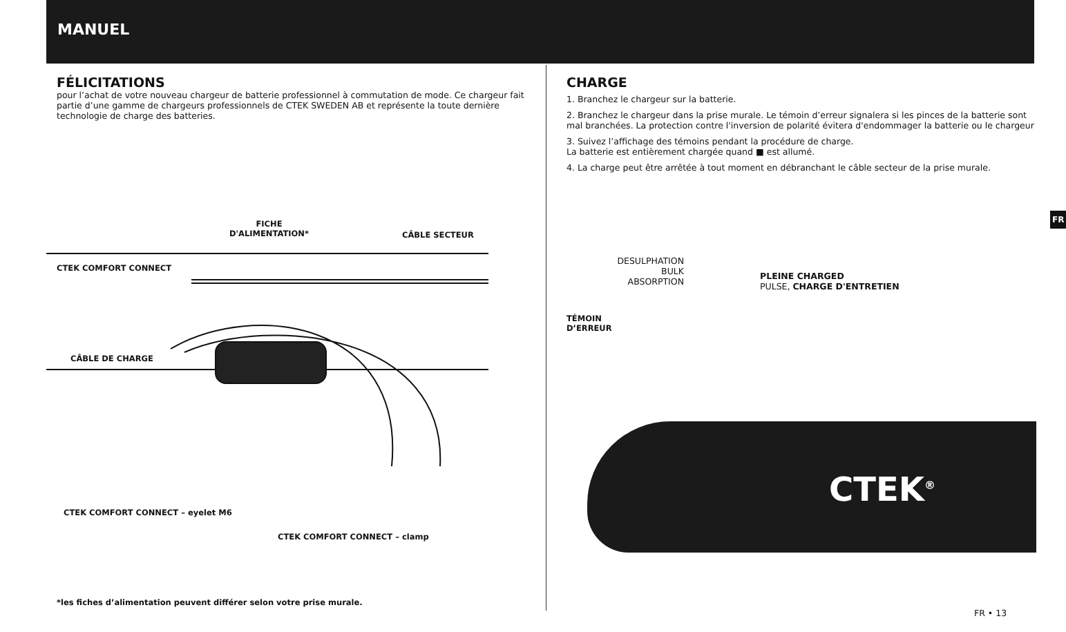MANUEL
FÉLICITATIONS
pour l’achat de votre nouveau chargeur de batterie professionnel à commutation de mode. Ce chargeur fait partie d’une gamme de chargeurs professionnels de CTEK SWEDEN AB et représente la toute dernière technologie de charge des batteries.
CTEK COMFORT CONNECT
FICHE
D'ALIMENTATION*
CÂBLE SECTEUR
CÂBLE DE CHARGE
CTEK COMFORT CONNECT – eyelet M6
CTEK COMFORT CONNECT – clamp
*les fiches d’alimentation peuvent différer selon votre prise murale.
CHARGE
1. Branchez le chargeur sur la batterie.
2. Branchez le chargeur dans la prise murale. Le témoin d’erreur signalera si les pinces de la batterie sont mal branchées. La protection contre l'inversion de polarité évitera d'endommager la batterie ou le chargeur
3. Suivez l’affichage des témoins pendant la procédure de charge.
La batterie est entièrement chargée quand ■ est allumé.
4. La charge peut être arrêtée à tout moment en débranchant le câble secteur de la prise murale.
DESULPHATION
BULK
ABSORPTION
PLEINE CHARGED
PULSE, CHARGE D'ENTRETIEN
TÉMOIN
D’ERREUR
CTEK<sup>®</sup>
FR
FR • 13